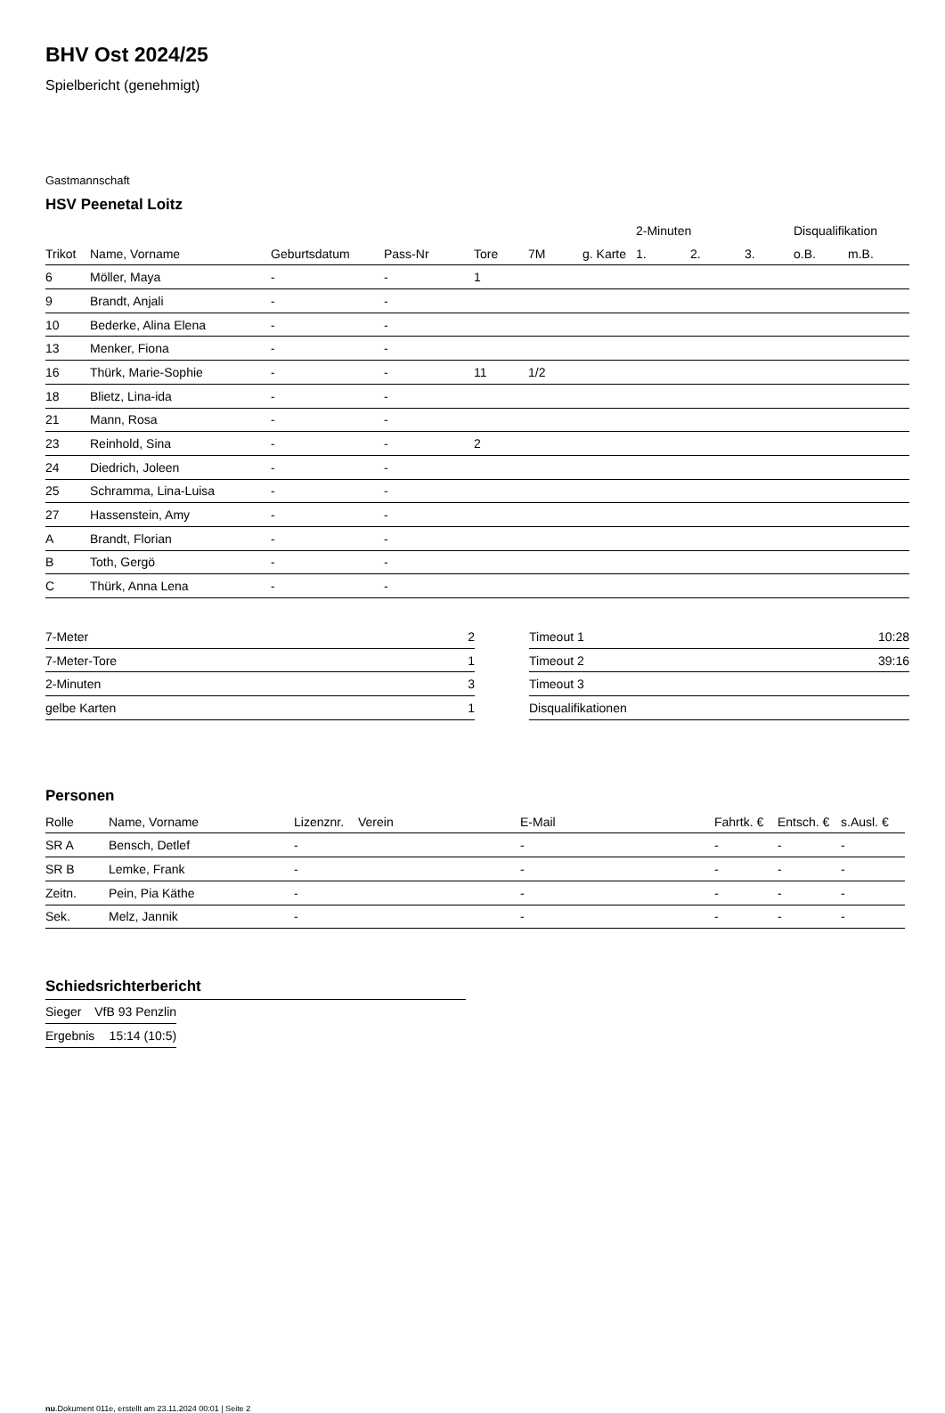BHV Ost 2024/25
Spielbericht (genehmigt)
Gastmannschaft
HSV Peenetal Loitz
| | | | | | | | 2-Minuten | | | Disqualifikation | |
| --- | --- | --- | --- | --- | --- | --- | --- | --- | --- | --- | --- |
| Trikot | Name, Vorname | Geburtsdatum | Pass-Nr | Tore | 7M | g. Karte | 1. | 2. | 3. | o.B. | m.B. |
| 6 | Möller, Maya | - | - | 1 | | | | | | | |
| 9 | Brandt, Anjali | - | - | | | | | | | | |
| 10 | Bederke, Alina Elena | - | - | | | | | | | | |
| 13 | Menker, Fiona | - | - | | | | | | | | |
| 16 | Thürk, Marie-Sophie | - | - | 11 | 1/2 | | | | | | |
| 18 | Blietz, Lina-ida | - | - | | | | | | | | |
| 21 | Mann, Rosa | - | - | | | | | | | | |
| 23 | Reinhold, Sina | - | - | 2 | | | | | | | |
| 24 | Diedrich, Joleen | - | - | | | | | | | | |
| 25 | Schramma, Lina-Luisa | - | - | | | | | | | | |
| 27 | Hassenstein, Amy | - | - | | | | | | | | |
| A | Brandt, Florian | - | - | | | | | | | | |
| B | Toth, Gergö | - | - | | | | | | | | |
| C | Thürk, Anna Lena | - | - | | | | | | | | |
| 7-Meter | 2 |
| 7-Meter-Tore | 1 |
| 2-Minuten | 3 |
| gelbe Karten | 1 |
| Timeout 1 | 10:28 |
| Timeout 2 | 39:16 |
| Timeout 3 | |
| Disqualifikationen | |
Personen
| Rolle | Name, Vorname | Lizenznr. | Verein | E-Mail | Fahrtk. € | Entsch. € | s.Ausl. € |
| --- | --- | --- | --- | --- | --- | --- | --- |
| SR A | Bensch, Detlef | - | | - | - | - | - |
| SR B | Lemke, Frank | - | | - | - | - | - |
| Zeitn. | Pein, Pia Käthe | - | | - | - | - | - |
| Sek. | Melz, Jannik | - | | - | - | - | - |
Schiedsrichterbericht
| Sieger | VfB 93 Penzlin |
| Ergebnis | 15:14 (10:5) |
nu.Dokument 011e, erstellt am 23.11.2024 00:01 | Seite 2